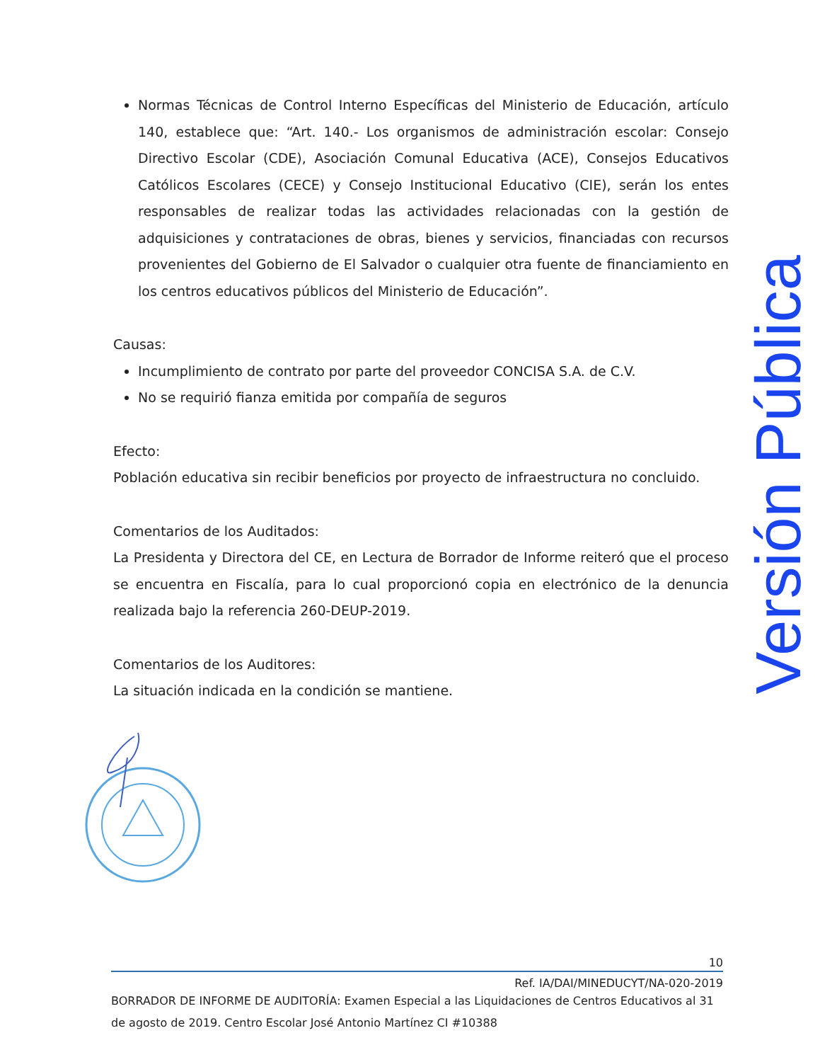Normas Técnicas de Control Interno Específicas del Ministerio de Educación, artículo 140, establece que: “Art. 140.- Los organismos de administración escolar: Consejo Directivo Escolar (CDE), Asociación Comunal Educativa (ACE), Consejos Educativos Católicos Escolares (CECE) y Consejo Institucional Educativo (CIE), serán los entes responsables de realizar todas las actividades relacionadas con la gestión de adquisiciones y contrataciones de obras, bienes y servicios, financiadas con recursos provenientes del Gobierno de El Salvador o cualquier otra fuente de financiamiento en los centros educativos públicos del Ministerio de Educación”.
Causas:
Incumplimiento de contrato por parte del proveedor CONCISA S.A. de C.V.
No se requirió fianza emitida por compañía de seguros
Efecto:
Población educativa sin recibir beneficios por proyecto de infraestructura no concluido.
Comentarios de los Auditados:
La Presidenta y Directora del CE, en Lectura de Borrador de Informe reiteró que el proceso se encuentra en Fiscalía, para lo cual proporcionó copia en electrónico de la denuncia realizada bajo la referencia 260-DEUP-2019.
Comentarios de los Auditores:
La situación indicada en la condición se mantiene.
Versión Pública
10
Ref. IA/DAI/MINEDUCYT/NA-020-2019
BORRADOR DE INFORME DE AUDITORÍA: Examen Especial a las Liquidaciones de Centros Educativos al 31 de agosto de 2019. Centro Escolar José Antonio Martínez CI #10388